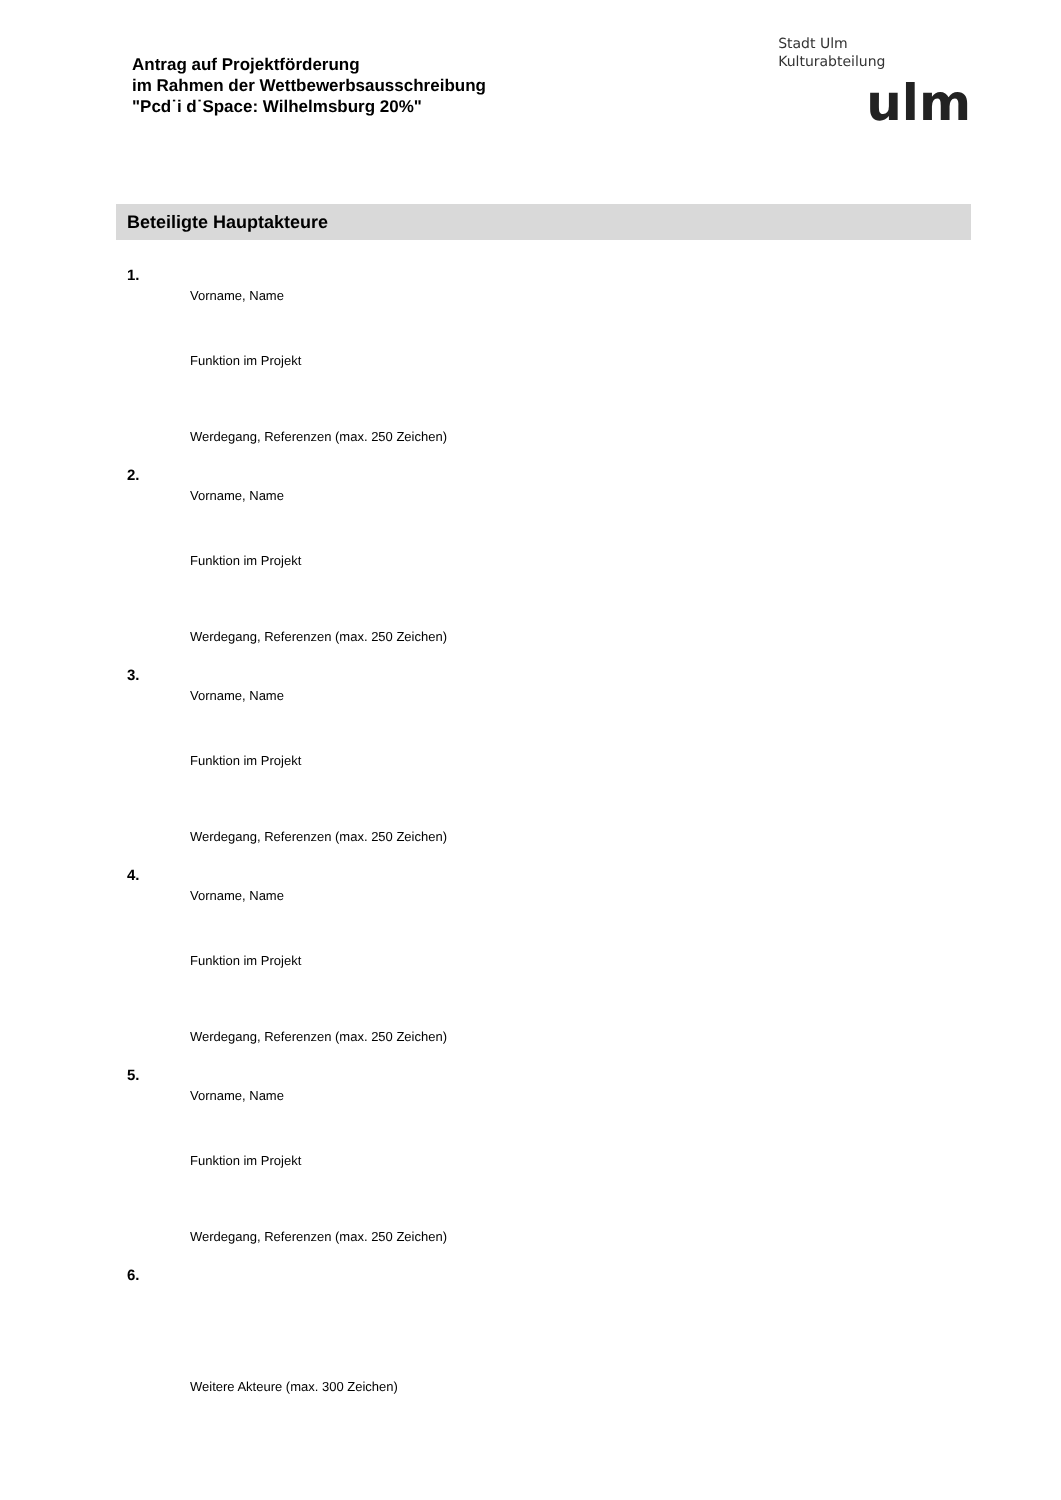Antrag auf Projektförderung
im Rahmen der Wettbewerbsausschreibung
"Pcd˙i d˙Space: Wilhelmsburg 20%"
Stadt Ulm
Kulturabteilung
ulm
Beteiligte Hauptakteure
1.
Vorname, Name
Funktion im Projekt
Werdegang, Referenzen (max. 250 Zeichen)
2.
Vorname, Name
Funktion im Projekt
Werdegang, Referenzen (max. 250 Zeichen)
3.
Vorname, Name
Funktion im Projekt
Werdegang, Referenzen (max. 250 Zeichen)
4.
Vorname, Name
Funktion im Projekt
Werdegang, Referenzen (max. 250 Zeichen)
5.
Vorname, Name
Funktion im Projekt
Werdegang, Referenzen (max. 250 Zeichen)
6.
Weitere Akteure (max. 300 Zeichen)